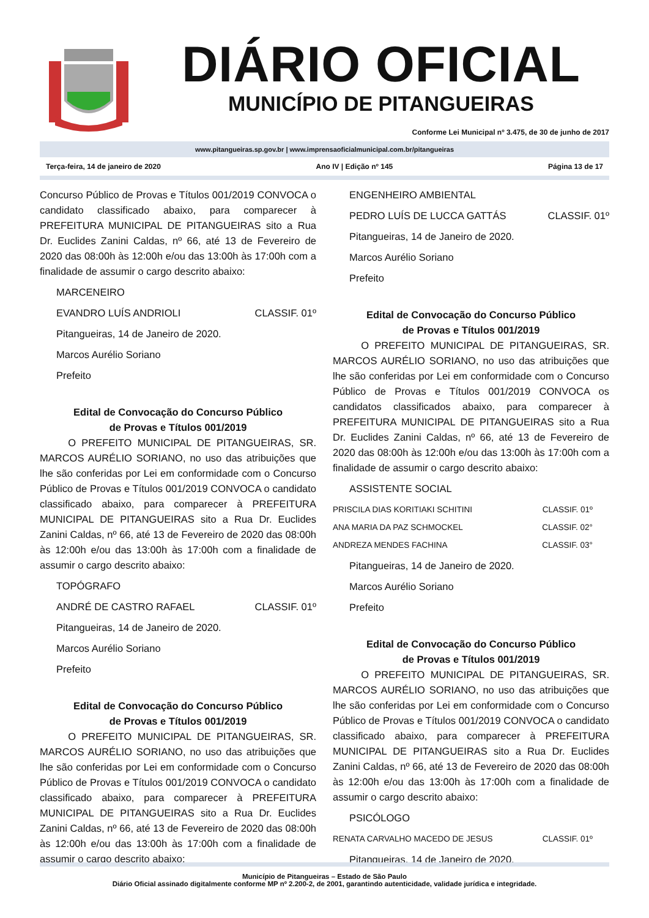DIÁRIO OFICIAL
MUNICÍPIO DE PITANGUEIRAS
Conforme Lei Municipal nº 3.475, de 30 de junho de 2017
www.pitangueiras.sp.gov.br | www.imprensaoficialmunicipal.com.br/pitangueiras
Terça-feira, 14 de janeiro de 2020 Ano IV | Edição nº 145 Página 13 de 17
Concurso Público de Provas e Títulos 001/2019 CONVOCA o candidato classificado abaixo, para comparecer à PREFEITURA MUNICIPAL DE PITANGUEIRAS sito a Rua Dr. Euclides Zanini Caldas, nº 66, até 13 de Fevereiro de 2020 das 08:00h às 12:00h e/ou das 13:00h às 17:00h com a finalidade de assumir o cargo descrito abaixo:
MARCENEIRO
EVANDRO LUÍS ANDRIOLI CLASSIF. 01º
Pitangueiras, 14 de Janeiro de 2020.
Marcos Aurélio Soriano
Prefeito
Edital de Convocação do Concurso Público
de Provas e Títulos 001/2019
O PREFEITO MUNICIPAL DE PITANGUEIRAS, SR. MARCOS AURÉLIO SORIANO, no uso das atribuições que lhe são conferidas por Lei em conformidade com o Concurso Público de Provas e Títulos 001/2019 CONVOCA o candidato classificado abaixo, para comparecer à PREFEITURA MUNICIPAL DE PITANGUEIRAS sito a Rua Dr. Euclides Zanini Caldas, nº 66, até 13 de Fevereiro de 2020 das 08:00h às 12:00h e/ou das 13:00h às 17:00h com a finalidade de assumir o cargo descrito abaixo:
TOPÓGRAFO
ANDRÉ DE CASTRO RAFAEL CLASSIF. 01º
Pitangueiras, 14 de Janeiro de 2020.
Marcos Aurélio Soriano
Prefeito
Edital de Convocação do Concurso Público
de Provas e Títulos 001/2019
O PREFEITO MUNICIPAL DE PITANGUEIRAS, SR. MARCOS AURÉLIO SORIANO, no uso das atribuições que lhe são conferidas por Lei em conformidade com o Concurso Público de Provas e Títulos 001/2019 CONVOCA o candidato classificado abaixo, para comparecer à PREFEITURA MUNICIPAL DE PITANGUEIRAS sito a Rua Dr. Euclides Zanini Caldas, nº 66, até 13 de Fevereiro de 2020 das 08:00h às 12:00h e/ou das 13:00h às 17:00h com a finalidade de assumir o cargo descrito abaixo:
ENGENHEIRO AMBIENTAL
PEDRO LUÍS DE LUCCA GATTÁS CLASSIF. 01º
Pitangueiras, 14 de Janeiro de 2020.
Marcos Aurélio Soriano
Prefeito
Edital de Convocação do Concurso Público
de Provas e Títulos 001/2019
O PREFEITO MUNICIPAL DE PITANGUEIRAS, SR. MARCOS AURÉLIO SORIANO, no uso das atribuições que lhe são conferidas por Lei em conformidade com o Concurso Público de Provas e Títulos 001/2019 CONVOCA os candidatos classificados abaixo, para comparecer à PREFEITURA MUNICIPAL DE PITANGUEIRAS sito a Rua Dr. Euclides Zanini Caldas, nº 66, até 13 de Fevereiro de 2020 das 08:00h às 12:00h e/ou das 13:00h às 17:00h com a finalidade de assumir o cargo descrito abaixo:
ASSISTENTE SOCIAL
PRISCILA DIAS KORITIAKI SCHITINI CLASSIF. 01º
ANA MARIA DA PAZ SCHMOCKEL CLASSIF. 02°
ANDREZA MENDES FACHINA CLASSIF. 03°
Pitangueiras, 14 de Janeiro de 2020.
Marcos Aurélio Soriano
Prefeito
Edital de Convocação do Concurso Público
de Provas e Títulos 001/2019
O PREFEITO MUNICIPAL DE PITANGUEIRAS, SR. MARCOS AURÉLIO SORIANO, no uso das atribuições que lhe são conferidas por Lei em conformidade com o Concurso Público de Provas e Títulos 001/2019 CONVOCA o candidato classificado abaixo, para comparecer à PREFEITURA MUNICIPAL DE PITANGUEIRAS sito a Rua Dr. Euclides Zanini Caldas, nº 66, até 13 de Fevereiro de 2020 das 08:00h às 12:00h e/ou das 13:00h às 17:00h com a finalidade de assumir o cargo descrito abaixo:
PSICÓLOGO
RENATA CARVALHO MACEDO DE JESUS CLASSIF. 01º
Pitangueiras, 14 de Janeiro de 2020.
Município de Pitangueiras – Estado de São Paulo
Diário Oficial assinado digitalmente conforme MP nº 2.200-2, de 2001, garantindo autenticidade, validade jurídica e integridade.